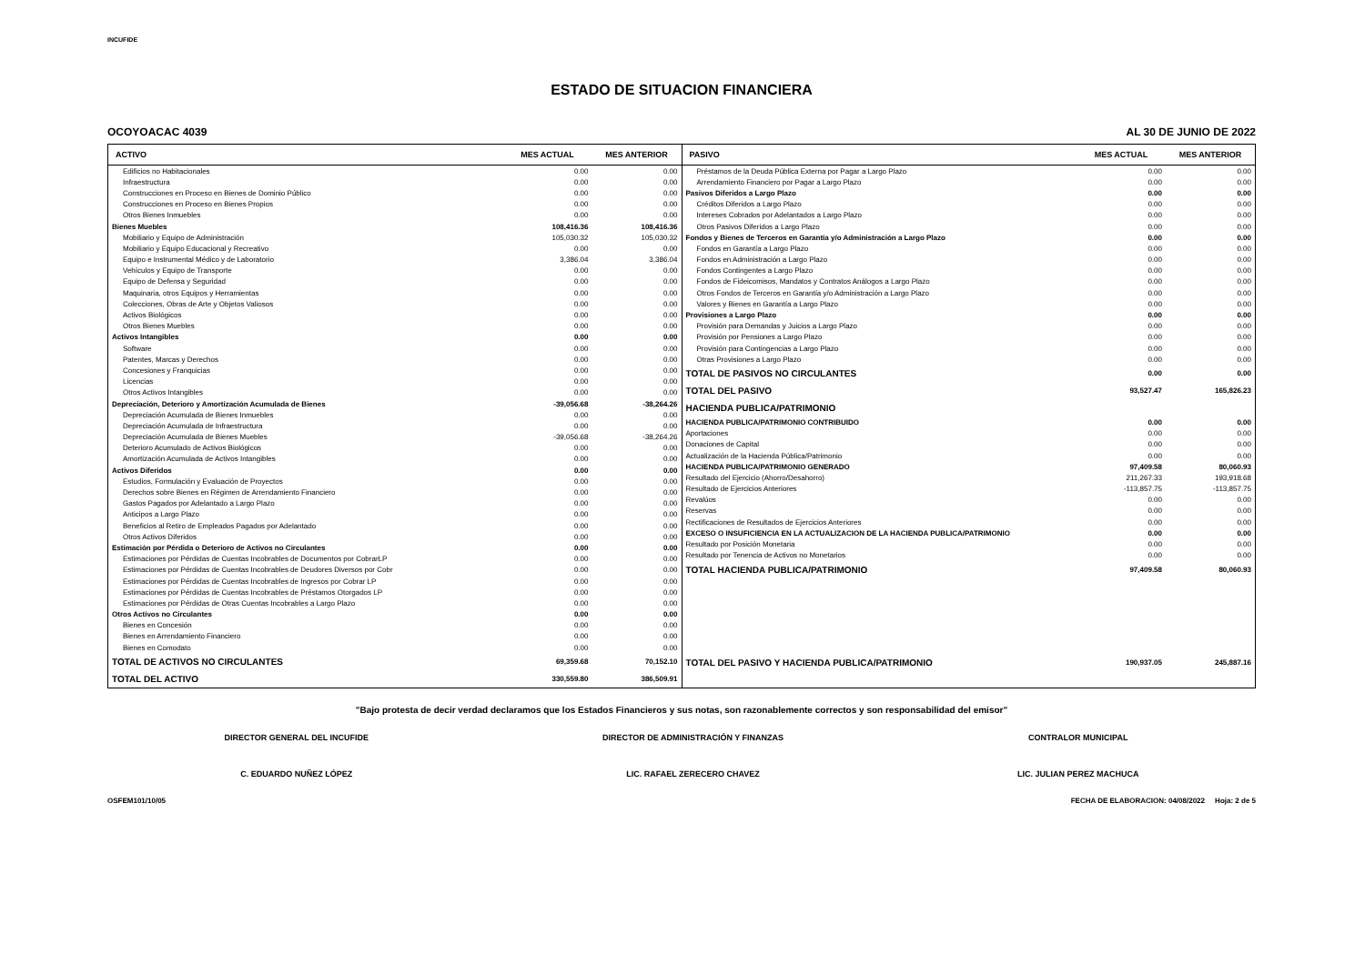INCUFIDE
ESTADO DE SITUACION FINANCIERA
OCOYOACAC 4039 AL 30 DE JUNIO DE 2022
| ACTIVO | MES ACTUAL | MES ANTERIOR |
| --- | --- | --- |
| Edificios no Habitacionales | 0.00 | 0.00 |
| Infraestructura | 0.00 | 0.00 |
| Construcciones en Proceso en Bienes de Dominio Público | 0.00 | 0.00 |
| Construcciones en Proceso en Bienes Propios | 0.00 | 0.00 |
| Otros Bienes Inmuebles | 0.00 | 0.00 |
| Bienes Muebles | 108,416.36 | 108,416.36 |
| Mobiliario y Equipo de Administración | 105,030.32 | 105,030.32 |
| Mobiliario y Equipo Educacional y Recreativo | 0.00 | 0.00 |
| Equipo e Instrumental Médico y de Laboratorio | 3,386.04 | 3,386.04 |
| Vehículos y Equipo de Transporte | 0.00 | 0.00 |
| Equipo de Defensa y Seguridad | 0.00 | 0.00 |
| Maquinaria, otros Equipos y Herramientas | 0.00 | 0.00 |
| Colecciones, Obras de Arte y Objetos Valiosos | 0.00 | 0.00 |
| Activos Biológicos | 0.00 | 0.00 |
| Otros Bienes Muebles | 0.00 | 0.00 |
| Activos Intangibles | 0.00 | 0.00 |
| Software | 0.00 | 0.00 |
| Patentes, Marcas y Derechos | 0.00 | 0.00 |
| Concesiones y Franquicias | 0.00 | 0.00 |
| Licencias | 0.00 | 0.00 |
| Otros Activos Intangibles | 0.00 | 0.00 |
| Depreciación, Deterioro y Amortización Acumulada de Bienes | -39,056.68 | -38,264.26 |
| Depreciación Acumulada de Bienes Inmuebles | 0.00 | 0.00 |
| Depreciación Acumulada de Infraestructura | 0.00 | 0.00 |
| Depreciación Acumulada de Bienes Muebles | -39,056.68 | -38,264.26 |
| Deterioro Acumulado de Activos Biológicos | 0.00 | 0.00 |
| Amortización Acumulada de Activos Intangibles | 0.00 | 0.00 |
| Activos Diferidos | 0.00 | 0.00 |
| Estudios, Formulación y Evaluación de Proyectos | 0.00 | 0.00 |
| Derechos sobre Bienes en Régimen de Arrendamiento Financiero | 0.00 | 0.00 |
| Gastos Pagados por Adelantado a Largo Plazo | 0.00 | 0.00 |
| Anticipos a Largo Plazo | 0.00 | 0.00 |
| Beneficios al Retiro de Empleados Pagados por Adelantado | 0.00 | 0.00 |
| Otros Activos Diferidos | 0.00 | 0.00 |
| Estimación por Pérdida o Deterioro de Activos no Circulantes | 0.00 | 0.00 |
| Estimaciones por Pérdidas de Cuentas Incobrables de Documentos por CobrarLP | 0.00 | 0.00 |
| Estimaciones por Pérdidas de Cuentas Incobrables de Deudores Diversos por Cobr | 0.00 | 0.00 |
| Estimaciones por Pérdidas de Cuentas Incobrables de Ingresos por Cobrar LP | 0.00 | 0.00 |
| Estimaciones por Pérdidas de Cuentas Incobrables de Préstamos Otorgados LP | 0.00 | 0.00 |
| Estimaciones por Pérdidas de Otras Cuentas Incobrables a Largo Plazo | 0.00 | 0.00 |
| Otros Activos no Circulantes | 0.00 | 0.00 |
| Bienes en Concesión | 0.00 | 0.00 |
| Bienes en Arrendamiento Financiero | 0.00 | 0.00 |
| Bienes en Comodato | 0.00 | 0.00 |
| TOTAL DE ACTIVOS NO CIRCULANTES | 69,359.68 | 70,152.10 |
| TOTAL DEL ACTIVO | 330,559.80 | 386,509.91 |
| PASIVO | MES ACTUAL | MES ANTERIOR |
| --- | --- | --- |
| Préstamos de la Deuda Pública Externa por Pagar a Largo Plazo | 0.00 | 0.00 |
| Arrendamiento Financiero por Pagar a Largo Plazo | 0.00 | 0.00 |
| Pasivos Diferidos a Largo Plazo | 0.00 | 0.00 |
| Créditos Diferidos a Largo Plazo | 0.00 | 0.00 |
| Intereses Cobrados por Adelantados a Largo Plazo | 0.00 | 0.00 |
| Otros Pasivos Diferidos a Largo Plazo | 0.00 | 0.00 |
| Fondos y Bienes de Terceros en Garantía y/o Administración a Largo Plazo | 0.00 | 0.00 |
| Fondos en Garantía a Largo Plazo | 0.00 | 0.00 |
| Fondos en Administración a Largo Plazo | 0.00 | 0.00 |
| Fondos Contingentes a Largo Plazo | 0.00 | 0.00 |
| Fondos de Fideicomisos, Mandatos y Contratos Análogos a Largo Plazo | 0.00 | 0.00 |
| Otros Fondos de Terceros en Garantía y/o Administración a Largo Plazo | 0.00 | 0.00 |
| Valores y Bienes en Garantía a Largo Plazo | 0.00 | 0.00 |
| Provisiones a Largo Plazo | 0.00 | 0.00 |
| Provisión para Demandas y Juicios a Largo Plazo | 0.00 | 0.00 |
| Provisión por Pensiones a Largo Plazo | 0.00 | 0.00 |
| Provisión para Contingencias a Largo Plazo | 0.00 | 0.00 |
| Otras Provisiones a Largo Plazo | 0.00 | 0.00 |
| TOTAL DE PASIVOS NO CIRCULANTES | 0.00 | 0.00 |
| TOTAL DEL PASIVO | 93,527.47 | 165,826.23 |
| HACIENDA PUBLICA/PATRIMONIO | | |
| HACIENDA PUBLICA/PATRIMONIO CONTRIBUIDO | 0.00 | 0.00 |
| Aportaciones | 0.00 | 0.00 |
| Donaciones de Capital | 0.00 | 0.00 |
| Actualización de la Hacienda Pública/Patrimonio | 0.00 | 0.00 |
| HACIENDA PUBLICA/PATRIMONIO GENERADO | 97,409.58 | 80,060.93 |
| Resultado del Ejercicio (Ahorro/Desahorro) | 211,267.33 | 193,918.68 |
| Resultado de Ejercicios Anteriores | -113,857.75 | -113,857.75 |
| Revalúos | 0.00 | 0.00 |
| Reservas | 0.00 | 0.00 |
| Rectificaciones de Resultados de Ejercicios Anteriores | 0.00 | 0.00 |
| EXCESO O INSUFICIENCIA EN LA ACTUALIZACION DE LA HACIENDA PUBLICA/PATRIMONIO | 0.00 | 0.00 |
| Resultado por Posición Monetaria | 0.00 | 0.00 |
| Resultado por Tenencia de Activos no Monetarios | 0.00 | 0.00 |
| TOTAL HACIENDA PUBLICA/PATRIMONIO | 97,409.58 | 80,060.93 |
| TOTAL DEL PASIVO Y HACIENDA PUBLICA/PATRIMONIO | 190,937.05 | 245,887.16 |
"Bajo protesta de decir verdad declaramos que los Estados Financieros y sus notas, son razonablemente correctos y son responsabilidad del emisor"
DIRECTOR GENERAL DEL INCUFIDE
C. EDUARDO NUÑEZ LÓPEZ
DIRECTOR DE ADMINISTRACIÓN Y FINANZAS
LIC. RAFAEL ZERECERO CHAVEZ
CONTRALOR MUNICIPAL
LIC. JULIAN PEREZ MACHUCA
OSFEM101/10/05 FECHA DE ELABORACION: 04/08/2022 Hoja: 2 de 5